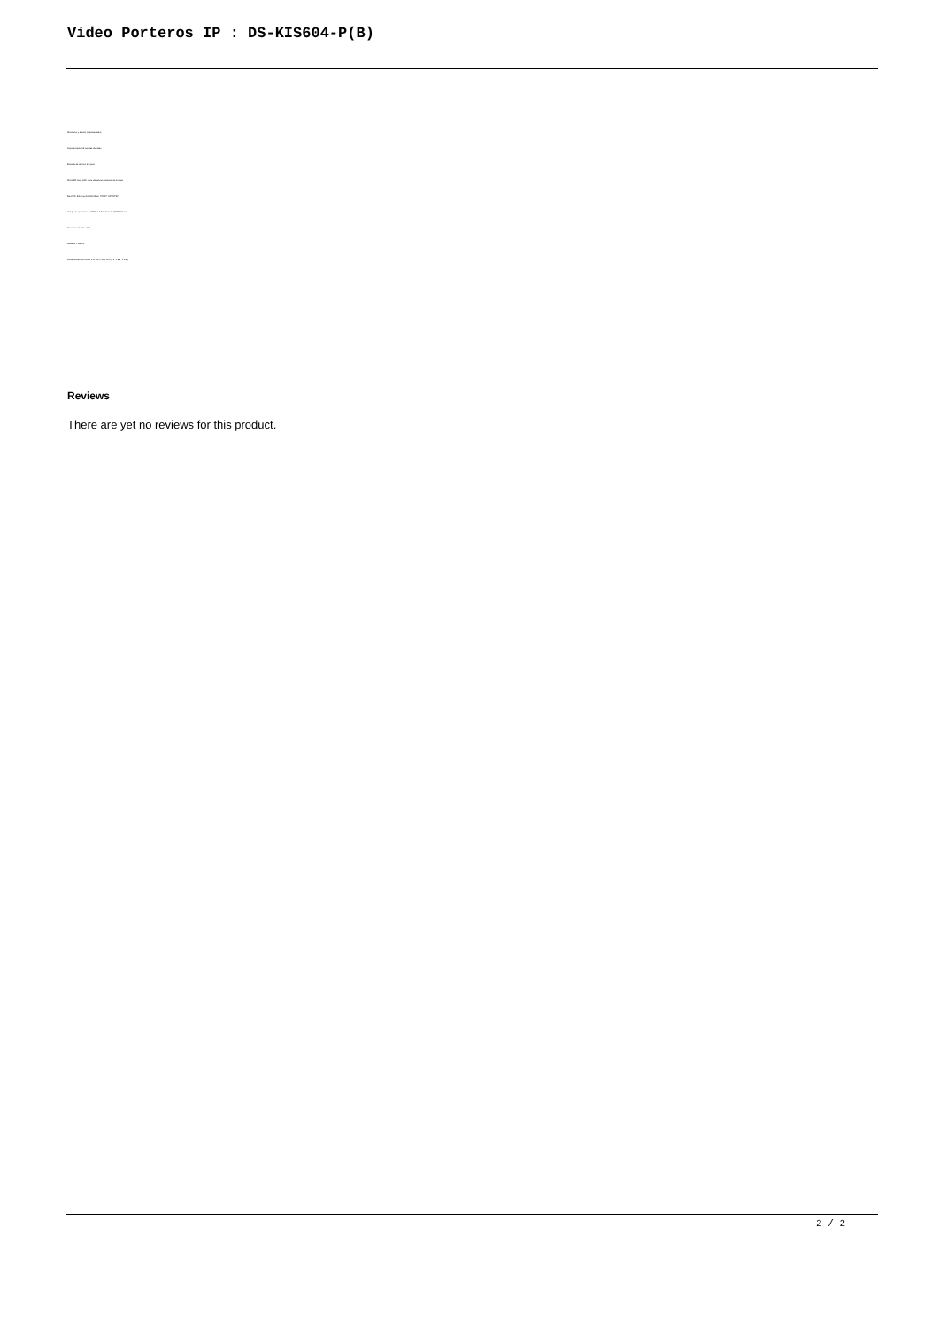Vídeo Porteros IP : DS-KIS604-P(B)
Monitoreo y directo (representado)
Soporta hasta 16 canales de vídeo
Entrada de alarma: 8 inputs
Micro SD max. 32G, para almacenar capturas de imagen
Red NIC: Ethernet 10/100 Mbps, TCP/IP, SIP, RTSP
Voltaje de operación: 12VDC, 1 A PoE Standar (IEEE802.3at)
Consumo eléctrico: 6W
Material: Plastico
Dimensiones 200 mm x 143 mm x 15.1 mm (7.9" x 5.6" x 0.6")
Reviews
There are yet no reviews for this product.
2 / 2